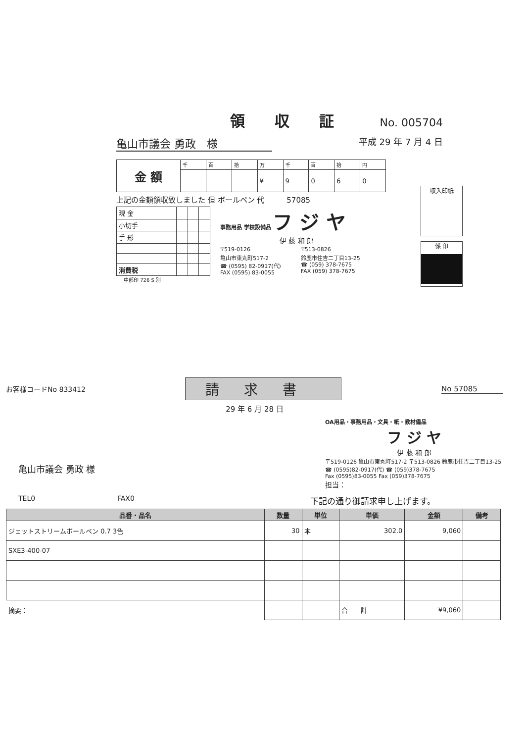領収証
No. 005704
亀山市議会 勇政　様
平成 29 年 7 月 4 日
| 金 額 | 千 | 百 | 拾 | 万 | 千 | 百 | 拾 | 円 |
| | | | | ¥ | 9 | 0 | 6 | 0 |
上記の金額領収致しました 但 ボールペン 代　　　57085
| 現 金 | | | |
| 小切手 | | | |
| 手 形 | | | |
| 消費税 | | | |
事務用品 学校設備品 フ ジ ヤ
伊 藤 和 郎
〒519-0126
亀山市東丸町517-2
☎ (0595) 82-0917(代)
FAX (0595) 83-0055
〒513-0826
鈴鹿市住吉二丁目13-25
☎ (059) 378-7675
FAX (059) 378-7675
中部印 726 S 別
収入印紙
係 印
お客様コードNo 833412
請求書
No 57085
29 年 6 月 28 日
亀山市議会 勇政 様
OA用品・事務用品・文具・紙・教材備品
フ ジ ヤ
伊 藤 和 郎
〒519-0126 亀山市東丸町517-2 〒513-0826 鈴鹿市住吉二丁目13-25
☎ (0595)82-0917(代) ☎ (059)378-7675
Fax (0595)83-0055 Fax (059)378-7675
担当：
TEL0 FAX0 下記の通り御請求申し上げます。
| 品番・品名 | 数量 | 単位 | 単価 | 金額 | 備考 |
| --- | --- | --- | --- | --- | --- |
| ジェットストリームボールペン 0.7 3色 | 30 | 本 | 302.0 | 9,060 | |
| SXE3-400-07 | | | | | |
| 摘要： | | | 合 計 | ¥9,060 | |